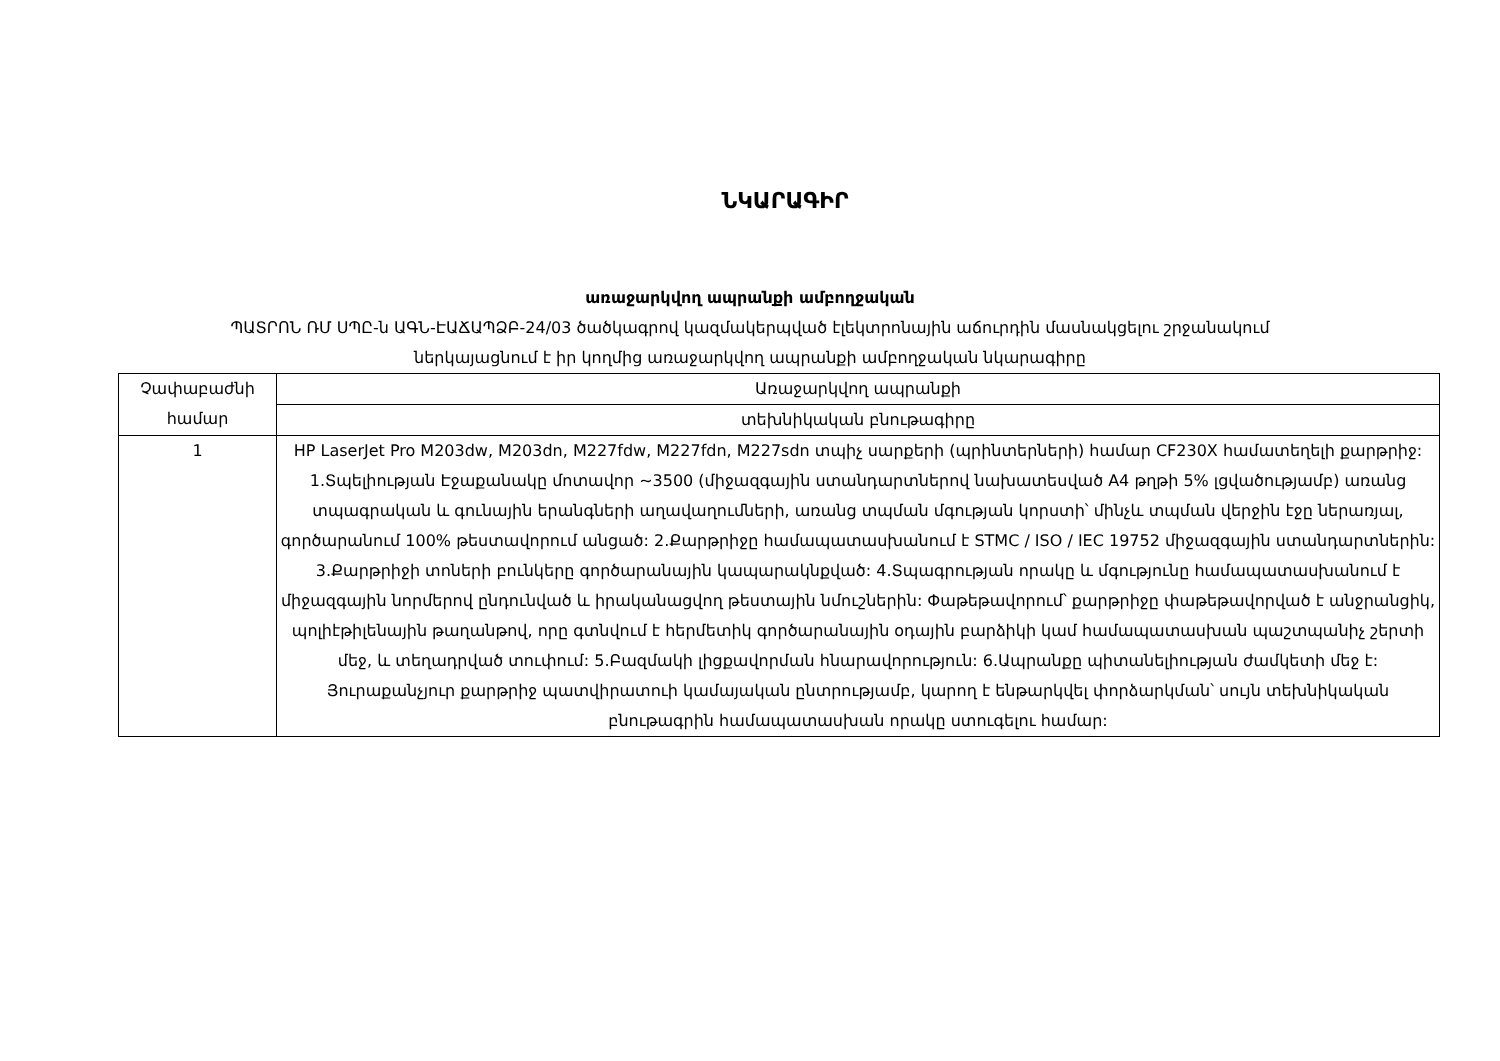ՆԿԱՐԱԳԻՐ
առաջարկվող ապրանքի ամբողջական
ՊԱՏՐՈՆ ՌՄ ՍՊԸ-ն ԱԳՆ-ԷԱՃԱՊՁԲ-24/03 ծածկագրով կազմակերպված էլեկտրոնային աճուրդին մասնակցելու շրջանակում
ներկայացնում է իր կողմից առաջարկվող ապրանքի ամբողջական նկարագիրը
| Չափաբաժնի համար | Առաջարկվող ապրանքի |
| --- | --- |
| | տեխնիկական բնութագիրը |
| 1 | HP LaserJet Pro M203dw, M203dn, M227fdw, M227fdn, M227sdn տպիչ սարքերի (պրինտերների) համար CF230X համատեղելի քարթրիջ: 1.Տպելիության Էջաքանակը մոտավոր ~3500 (միջազգային ստանդարտներով նախատեսված A4 թղթի 5% լցվածությամբ) առանց տպագրական և գունային երանգների աղավաղումների, առանց տպման մգության կորստի՝ մինչև տպման վերջին էջը ներառյալ, գործարանում 100% թեստավորում անցած: 2.Քարթրիջը համապատասխանում է STMC / ISO / IEC 19752 միջազգային ստանդարտներին: 3.Քարթրիջի տոների բունկերը գործարանային կապարակնքված: 4.Տպագրության որակը և մգությունը համապատասխանում է միջազգային նորմերով ընդունված և իրականացվող թեստային նմուշներին: Փաթեթավորում՝ քարթրիջը փաթեթավորված է անջրանցիկ, պոլիէթիլենային թաղանթով, որը գտնվում է հերմետիկ գործարանային օդային բարձիկի կամ համապատասխան պաշտպանիչ շերտի մեջ, և տեղադրված տուփում: 5.Բազմակի լիցքավորման հնարավորություն: 6.Ապրանքը պիտանելիության ժամկետի մեջ է: Յուրաքանչյուր քարթրիջ պատվիրատուի կամայական ընտրությամբ, կարող է ենթարկվել փորձարկման՝ սույն տեխնիկական բնութագրին համապատասխան որակը ստուգելու համար: |